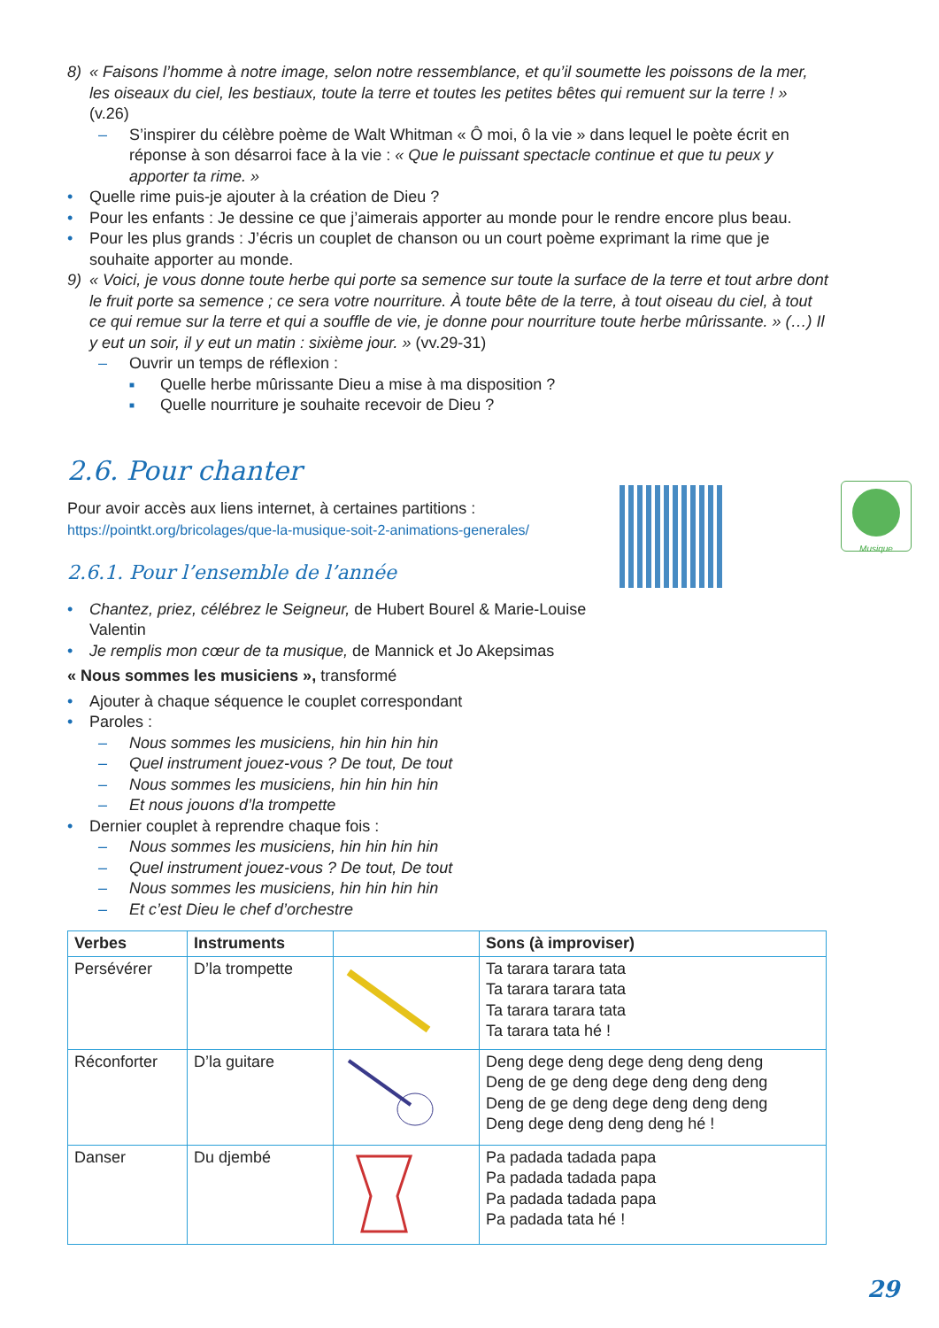Musique
8) « Faisons l’homme à notre image, selon notre ressemblance, et qu’il soumette les poissons de la mer, les oiseaux du ciel, les bestiaux, toute la terre et toutes les petites bêtes qui remuent sur la terre ! » (v.26)
– S’inspirer du célèbre poème de Walt Whitman « Ô moi, ô la vie » dans lequel le poète écrit en réponse à son désarroi face à la vie : « Que le puissant spectacle continue et que tu peux y apporter ta rime. »
• Quelle rime puis-je ajouter à la création de Dieu ?
• Pour les enfants : Je dessine ce que j’aimerais apporter au monde pour le rendre encore plus beau.
• Pour les plus grands : J’écris un couplet de chanson ou un court poème exprimant la rime que je souhaite apporter au monde.
9) « Voici, je vous donne toute herbe qui porte sa semence sur toute la surface de la terre et tout arbre dont le fruit porte sa semence ; ce sera votre nourriture. À toute bête de la terre, à tout oiseau du ciel, à tout ce qui remue sur la terre et qui a souffle de vie, je donne pour nourriture toute herbe mûrissante. » (…) Il y eut un soir, il y eut un matin : sixième jour. » (vv.29-31)
– Ouvrir un temps de réflexion :
■
Quelle herbe mûrissante Dieu a mise à ma disposition ?
■
Quelle nourriture je souhaite recevoir de Dieu ?
2.6. Pour chanter
Pour avoir accès aux liens internet, à certaines partitions :
https://pointkt.org/bricolages/que-la-musique-soit-2-animations-generales/
2.6.1. Pour l’ensemble de l’année
• Chantez, priez, célébrez le Seigneur, de Hubert Bourel & Marie-Louise Valentin
• Je remplis mon cœur de ta musique, de Mannick et Jo Akepsimas
« Nous sommes les musiciens », transformé
• Ajouter à chaque séquence le couplet correspondant
• Paroles :
– Nous sommes les musiciens, hin hin hin hin
– Quel instrument jouez-vous ? De tout, De tout
– Nous sommes les musiciens, hin hin hin hin
– Et nous jouons d’la trompette
• Dernier couplet à reprendre chaque fois :
– Nous sommes les musiciens, hin hin hin hin
– Quel instrument jouez-vous ? De tout, De tout
– Nous sommes les musiciens, hin hin hin hin
– Et c’est Dieu le chef d’orchestre
| Verbes | Instruments | | Sons (à improviser) |
| --- | --- | --- | --- |
| Persévérer | D’la trompette | | Ta tarara tarara tata Ta tarara tarara tata Ta tarara tarara tata Ta tarara tata hé ! |
| Réconforter | D’la guitare | | Deng dege deng dege deng deng deng Deng de ge deng dege deng deng deng Deng de ge deng dege deng deng deng Deng dege deng deng deng hé ! |
| Danser | Du djembé | | Pa padada tadada papa Pa padada tadada papa Pa padada tadada papa Pa padada tata hé ! |
29